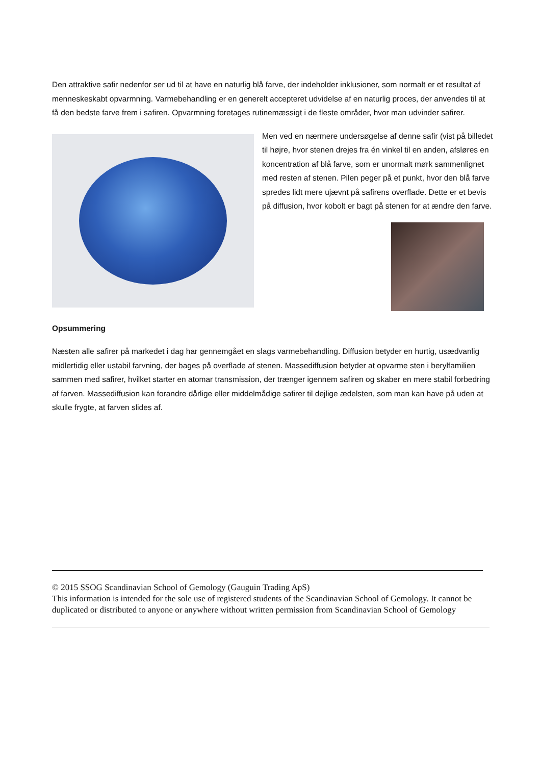Den attraktive safir nedenfor ser ud til at have en naturlig blå farve, der indeholder inklusioner, som normalt er et resultat af menneskeskabt opvarmning. Varmebehandling er en generelt accepteret udvidelse af en naturlig proces, der anvendes til at få den bedste farve frem i safiren. Opvarmning foretages rutinemæssigt i de fleste områder, hvor man udvinder safirer.
Men ved en nærmere undersøgelse af denne safir (vist på billedet til højre, hvor stenen drejes fra én vinkel til en anden, afsløres en koncentration af blå farve, som er unormalt mørk sammenlignet med resten af stenen. Pilen peger på et punkt, hvor den blå farve spredes lidt mere ujævnt på safirens overflade. Dette er et bevis på diffusion, hvor kobolt er bagt på stenen for at ændre den farve.
Opsummering
Næsten alle safirer på markedet i dag har gennemgået en slags varmebehandling. Diffusion betyder en hurtig, usædvanlig midlertidig eller ustabil farvning, der bages på overflade af stenen. Massediffusion betyder at opvarme sten i berylfamilien sammen med safirer, hvilket starter en atomar transmission, der trænger igennem safiren og skaber en mere stabil forbedring af farven. Massediffusion kan forandre dårlige eller middelmådige safirer til dejlige ædelsten, som man kan have på uden at skulle frygte, at farven slides af.
© 2015 SSOG Scandinavian School of Gemology (Gauguin Trading ApS)
This information is intended for the sole use of registered students of the Scandinavian School of Gemology. It cannot be duplicated or distributed to anyone or anywhere without written permission from Scandinavian School of Gemology